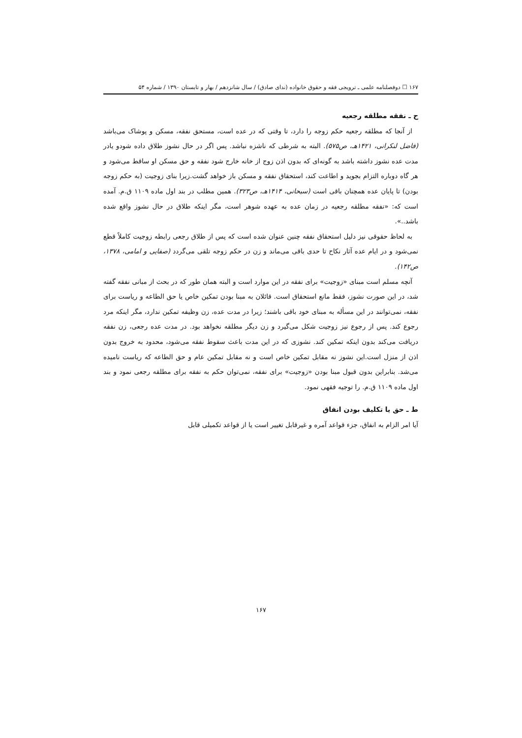۱۶۷ ☐ دوفصلنامه علمی ـ ترویجی فقه و حقوق خانواده (ندای صادق) / سال شانزدهم / بهار و تابستان ۱۳۹۰ / شماره ۵۴
ح ـ نفقه مطلقه رجعیه
از آنجا که مطلقه رجعیه حکم زوجه را دارد، تا وقتی که در عده است، مستحق نفقه، مسکن و پوشاک می‌باشد (فاضل لنکرانی، ۱۴۲۱هـ، ص۵۷۵). البته به شرطی که ناشزه نباشد. پس اگر در حال نشوز طلاق داده شودو یادر مدت عده نشوز داشته باشد به گونه‌ای که بدون اذن زوج از خانه خارج شود نفقه و حق مسکن او ساقط می‌شود و هر گاه دوباره التزام بجوید و اطاعت کند، استحقاق نفقه و مسکن باز خواهد گشت.زیرا بنای زوجیت (به حکم زوجه بودن) تا پایان عده همچنان باقی است (سبحانی، ۱۴۱۴هـ، ص۳۲۳). همین مطلب در بند اول ماده ۱۱۰۹ ق.م. آمده است که: «نفقه مطلقه رجعیه در زمان عده به عهده شوهر است، مگر اینکه طلاق در حال نشوز واقع شده باشد..».
به لحاظ حقوقی نیز دلیل استحقاق نفقه چنین عنوان شده است که پس از طلاق رجعی رابطه زوجیت کاملاً قطع نمی‌شود و در ایام عده آثار نکاح تا حدی باقی می‌ماند و زن در حکم زوجه تلقی می‌گردد (صفایی و امامی، ۱۳۷۸، ص۱۴۲).
آنچه مسلم است مبنای «زوجیت» برای نفقه در این موارد است و البته همان طور که در بحث از مبانی نفقه گفته شد، در این صورت نشوز، فقط مانع استحقاق است. قائلان به مبنا بودن تمکین خاص یا حق الطاعه و ریاست برای نفقه، نمی‌توانند در این مسأله به مبنای خود باقی باشند؛ زیرا در مدت عده، زن وظیفه تمکین ندارد، مگر اینکه مرد رجوع کند. پس از رجوع نیز زوجیت شکل می‌گیرد و زن دیگر مطلقه نخواهد بود. در مدت عده رجعی، زن نفقه دریافت می‌کند بدون اینکه تمکین کند. نشوزی که در این مدت باعث سقوط نفقه می‌شود، محدود به خروج بدون اذن از منزل است.این نشوز نه مقابل تمکین خاص است و نه مقابل تمکین عام و حق الطاعه که ریاست نامیده می‌شد. بنابراین بدون قبول مبنا بودن «زوجیت» برای نفقه، نمی‌توان حکم به نفقه برای مطلقه رجعی نمود و بند اول ماده ۱۱۰۹ ق.م. را توجیه فقهی نمود.
ط ـ حق یا تکلیف بودن انفاق
آیا امر الزام به انفاق، جزء قواعد آمره و غیرقابل تغییر است یا از قواعد تکمیلی قابل
۱۶۷